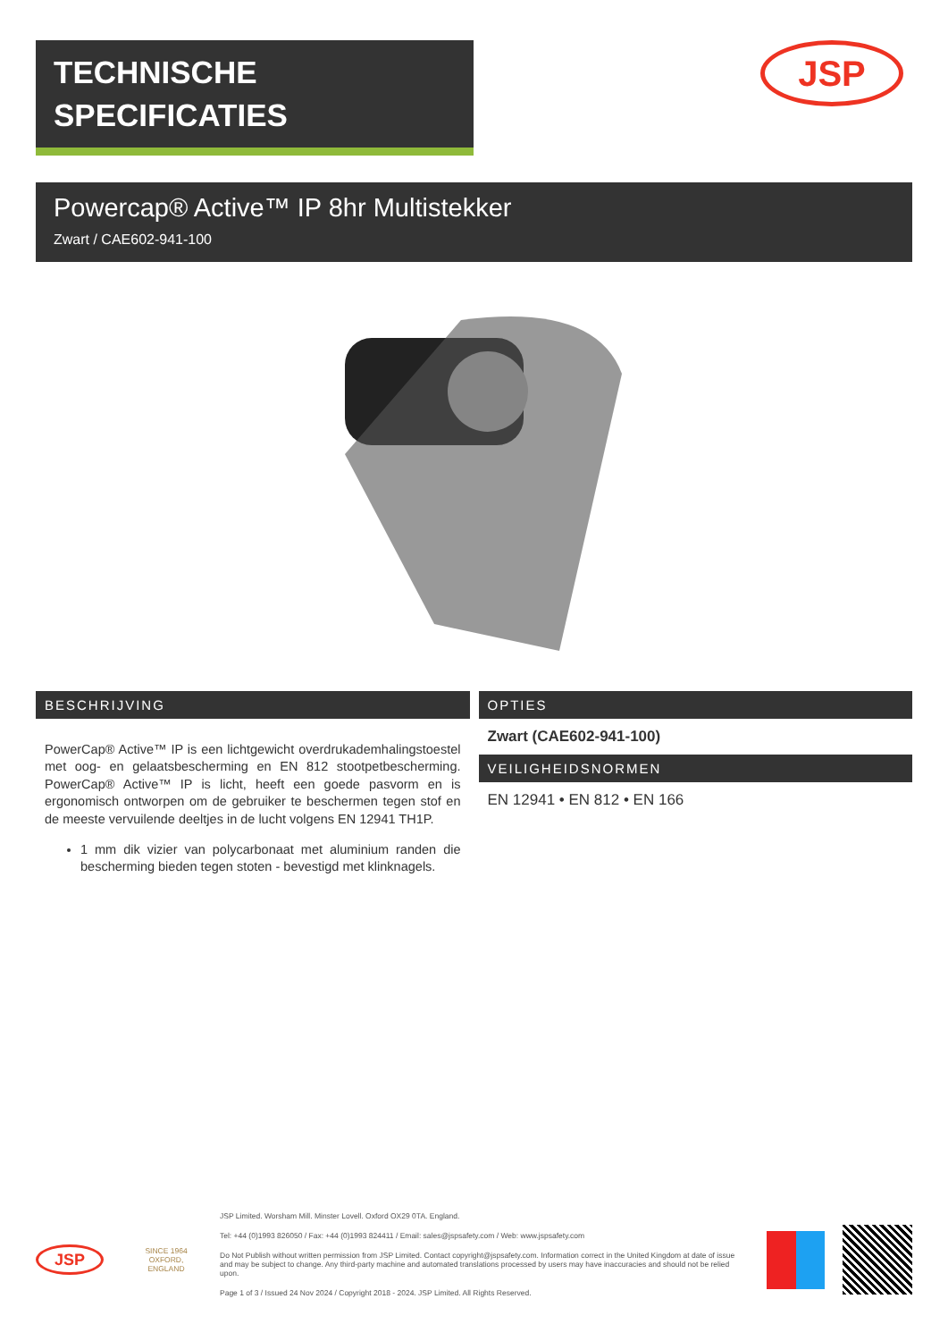TECHNISCHE
SPECIFICATIES
JSP
Powercap® Active™ IP 8hr Multistekker
Zwart / CAE602-941-100
BESCHRIJVING
PowerCap® Active™ IP is een lichtgewicht overdrukademhalingstoestel met oog- en gelaatsbescherming en EN 812 stootpetbescherming. PowerCap® Active™ IP is licht, heeft een goede pasvorm en is ergonomisch ontworpen om de gebruiker te beschermen tegen stof en de meeste vervuilende deeltjes in de lucht volgens EN 12941 TH1P.
1 mm dik vizier van polycarbonaat met aluminium randen die bescherming bieden tegen stoten - bevestigd met klinknagels.
OPTIES
Zwart (CAE602-941-100)
VEILIGHEIDSNORMEN
EN 12941 • EN 812 • EN 166
JSP
SINCE 1964
OXFORD, ENGLAND
JSP Limited. Worsham Mill. Minster Lovell. Oxford OX29 0TA. England.
Tel: +44 (0)1993 826050 / Fax: +44 (0)1993 824411 / Email: sales@jspsafety.com / Web: www.jspsafety.com
Do Not Publish without written permission from JSP Limited. Contact copyright@jspsafety.com. Information correct in the United Kingdom at date of issue and may be subject to change. Any third-party machine and automated translations processed by users may have inaccuracies and should not be relied upon.
Page 1 of 3 / Issued 24 Nov 2024 / Copyright 2018 - 2024. JSP Limited. All Rights Reserved.